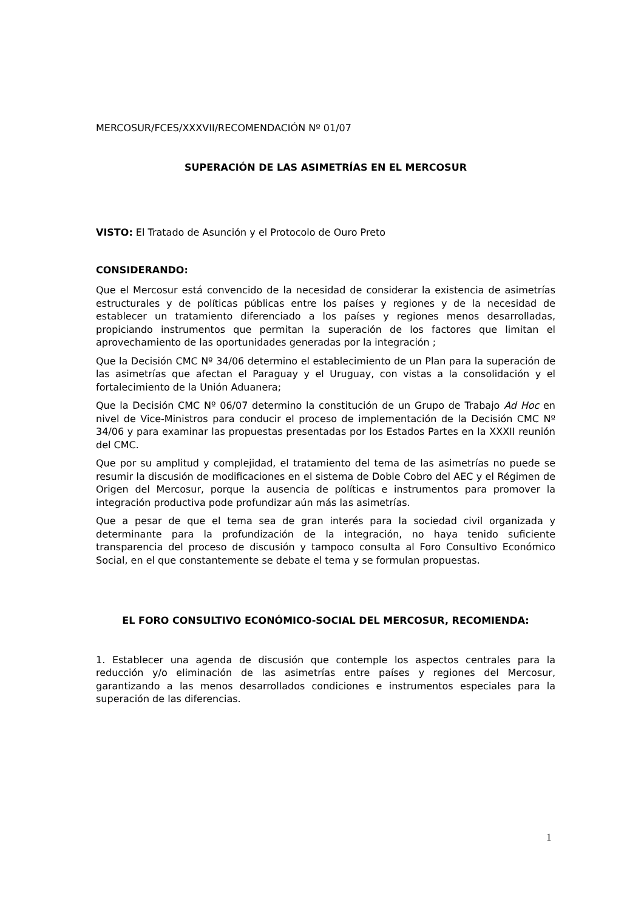MERCOSUR/FCES/XXXVII/RECOMENDACIÓN Nº 01/07
SUPERACIÓN DE LAS ASIMETRÍAS EN EL MERCOSUR
VISTO: El Tratado de Asunción y el Protocolo de Ouro Preto
CONSIDERANDO:
Que el Mercosur está convencido de la necesidad de considerar la existencia de asimetrías estructurales y de políticas públicas entre los países y regiones y de la necesidad de establecer un tratamiento diferenciado a los países y regiones menos desarrolladas, propiciando instrumentos que permitan la superación de los factores que limitan el aprovechamiento de las oportunidades generadas por la integración ;
Que la Decisión CMC Nº 34/06 determino el establecimiento de un Plan para la superación de las asimetrías que afectan el Paraguay y el Uruguay, con vistas a la consolidación y el fortalecimiento de la Unión Aduanera;
Que la Decisión CMC Nº 06/07 determino la constitución de un Grupo de Trabajo Ad Hoc en nivel de Vice-Ministros para conducir el proceso de implementación de la Decisión CMC Nº 34/06 y para examinar las propuestas presentadas por los Estados Partes en la XXXII reunión del CMC.
Que por su amplitud y complejidad, el tratamiento del tema de las asimetrías no puede se resumir la discusión de modificaciones en el sistema de Doble Cobro del AEC y el Régimen de Origen del Mercosur, porque la ausencia de políticas e instrumentos para promover la integración productiva pode profundizar aún más las asimetrías.
Que a pesar de que el tema sea de gran interés para la sociedad civil organizada y determinante para la profundización de la integración, no haya tenido suficiente transparencia del proceso de discusión y tampoco consulta al Foro Consultivo Económico Social, en el que constantemente se debate el tema y se formulan propuestas.
EL FORO CONSULTIVO ECONÓMICO-SOCIAL DEL MERCOSUR, RECOMIENDA:
1. Establecer una agenda de discusión que contemple los aspectos centrales para la reducción y/o eliminación de las asimetrías entre países y regiones del Mercosur, garantizando a las menos desarrollados condiciones e instrumentos especiales para la superación de las diferencias.
1